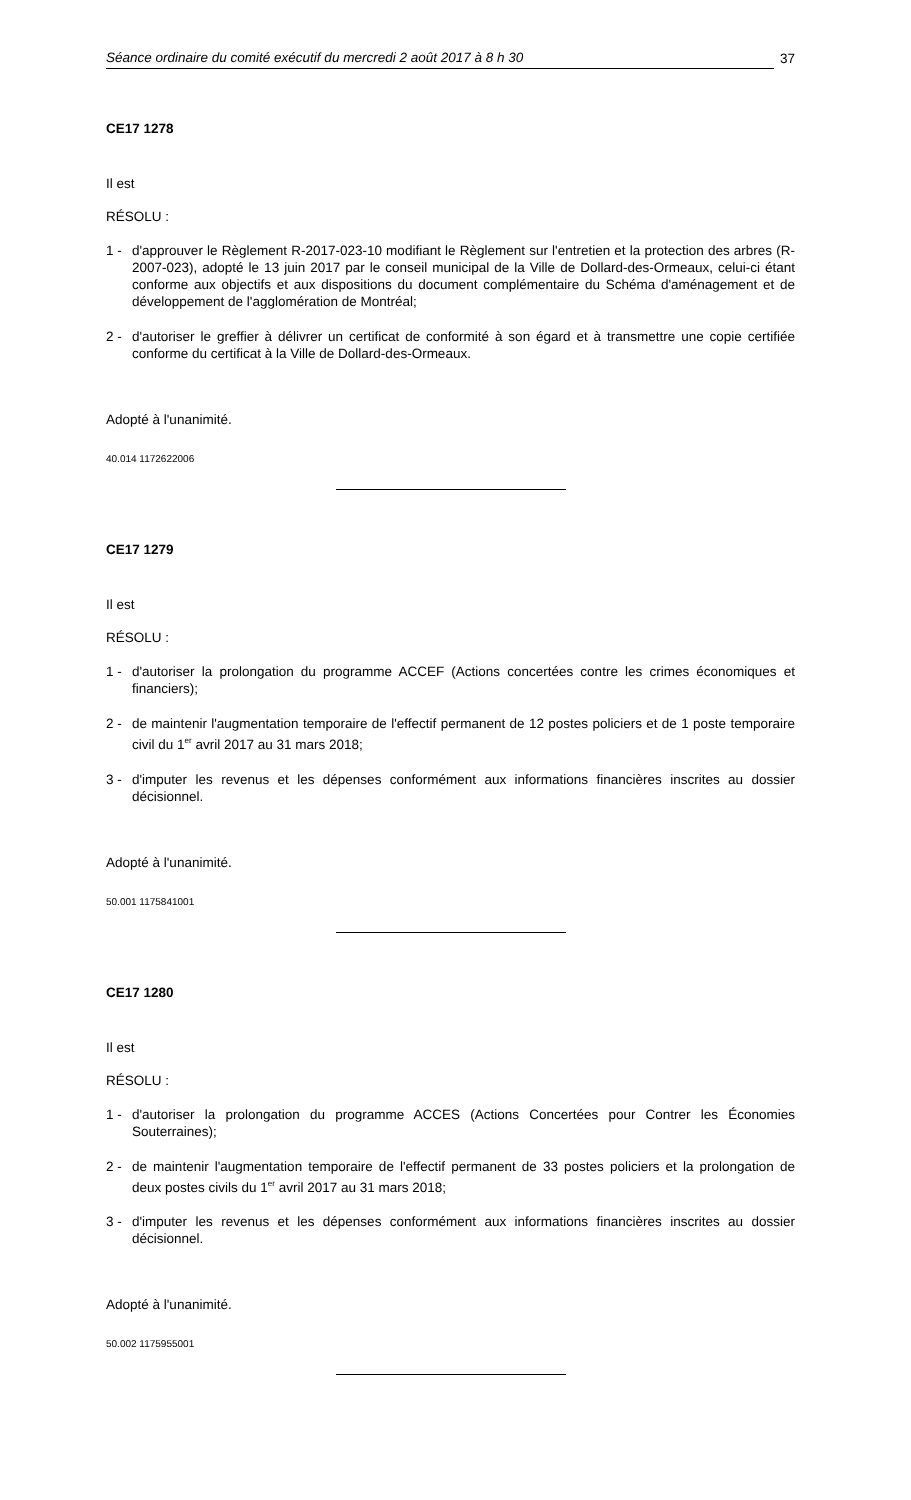Séance ordinaire du comité exécutif du mercredi 2 août 2017 à 8 h 30
37
CE17 1278
Il est
RÉSOLU :
1 - d'approuver le Règlement R-2017-023-10 modifiant le Règlement sur l'entretien et la protection des arbres (R-2007-023), adopté le 13 juin 2017 par le conseil municipal de la Ville de Dollard-des-Ormeaux, celui-ci étant conforme aux objectifs et aux dispositions du document complémentaire du Schéma d'aménagement et de développement de l'agglomération de Montréal;
2 - d'autoriser le greffier à délivrer un certificat de conformité à son égard et à transmettre une copie certifiée conforme du certificat à la Ville de Dollard-des-Ormeaux.
Adopté à l'unanimité.
40.014 1172622006
CE17 1279
Il est
RÉSOLU :
1 - d'autoriser la prolongation du programme ACCEF (Actions concertées contre les crimes économiques et financiers);
2 - de maintenir l'augmentation temporaire de l'effectif permanent de 12 postes policiers et de 1 poste temporaire civil du 1<sup>er</sup> avril 2017 au 31 mars 2018;
3 - d'imputer les revenus et les dépenses conformément aux informations financières inscrites au dossier décisionnel.
Adopté à l'unanimité.
50.001 1175841001
CE17 1280
Il est
RÉSOLU :
1 - d'autoriser la prolongation du programme ACCES (Actions Concertées pour Contrer les Économies Souterraines);
2 - de maintenir l'augmentation temporaire de l'effectif permanent de 33 postes policiers et la prolongation de deux postes civils du 1<sup>er</sup> avril 2017 au 31 mars 2018;
3 - d'imputer les revenus et les dépenses conformément aux informations financières inscrites au dossier décisionnel.
Adopté à l'unanimité.
50.002 1175955001